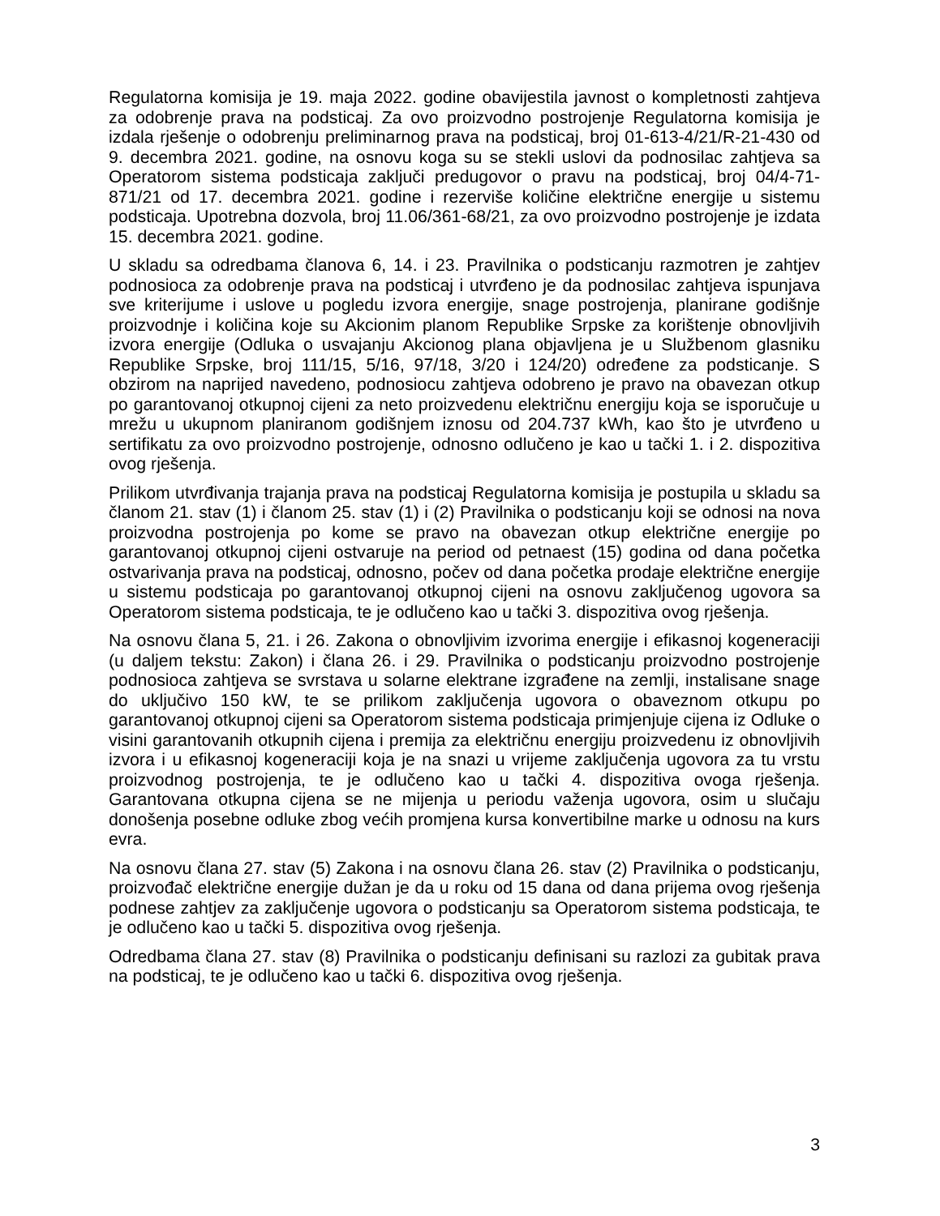Regulatorna komisija je 19. maja 2022. godine obavijestila javnost o kompletnosti zahtjeva za odobrenje prava na podsticaj. Za ovo proizvodno postrojenje Regulatorna komisija je izdala rješenje o odobrenju preliminarnog prava na podsticaj, broj 01-613-4/21/R-21-430 od 9. decembra 2021. godine, na osnovu koga su se stekli uslovi da podnosilac zahtjeva sa Operatorom sistema podsticaja zaključi predugovor o pravu na podsticaj, broj 04/4-71-871/21 od 17. decembra 2021. godine i rezerviše količine električne energije u sistemu podsticaja. Upotrebna dozvola, broj 11.06/361-68/21, za ovo proizvodno postrojenje je izdata 15. decembra 2021. godine.
U skladu sa odredbama članova 6, 14. i 23. Pravilnika o podsticanju razmotren je zahtjev podnosioca za odobrenje prava na podsticaj i utvrđeno je da podnosilac zahtjeva ispunjava sve kriterijume i uslove u pogledu izvora energije, snage postrojenja, planirane godišnje proizvodnje i količina koje su Akcionim planom Republike Srpske za korištenje obnovljivih izvora energije (Odluka o usvajanju Akcionog plana objavljena je u Službenom glasniku Republike Srpske, broj 111/15, 5/16, 97/18, 3/20 i 124/20) određene za podsticanje. S obzirom na naprijed navedeno, podnosiocu zahtjeva odobreno je pravo na obavezan otkup po garantovanoj otkupnoj cijeni za neto proizvedenu električnu energiju koja se isporučuje u mrežu u ukupnom planiranom godišnjem iznosu od 204.737 kWh, kao što je utvrđeno u sertifikatu za ovo proizvodno postrojenje, odnosno odlučeno je kao u tački 1. i 2. dispozitiva ovog rješenja.
Prilikom utvrđivanja trajanja prava na podsticaj Regulatorna komisija je postupila u skladu sa članom 21. stav (1) i članom 25. stav (1) i (2) Pravilnika o podsticanju koji se odnosi na nova proizvodna postrojenja po kome se pravo na obavezan otkup električne energije po garantovanoj otkupnoj cijeni ostvaruje na period od petnaest (15) godina od dana početka ostvarivanja prava na podsticaj, odnosno, počev od dana početka prodaje električne energije u sistemu podsticaja po garantovanoj otkupnoj cijeni na osnovu zaključenog ugovora sa Operatorom sistema podsticaja, te je odlučeno kao u tački 3. dispozitiva ovog rješenja.
Na osnovu člana 5, 21. i 26. Zakona o obnovljivim izvorima energije i efikasnoj kogeneraciji (u daljem tekstu: Zakon) i člana 26. i 29. Pravilnika o podsticanju proizvodno postrojenje podnosioca zahtjeva se svrstava u solarne elektrane izgrađene na zemlji, instalisane snage do uključivo 150 kW, te se prilikom zaključenja ugovora o obaveznom otkupu po garantovanoj otkupnoj cijeni sa Operatorom sistema podsticaja primjenjuje cijena iz Odluke o visini garantovanih otkupnih cijena i premija za električnu energiju proizvedenu iz obnovljivih izvora i u efikasnoj kogeneraciji koja je na snazi u vrijeme zaključenja ugovora za tu vrstu proizvodnog postrojenja, te je odlučeno kao u tački 4. dispozitiva ovoga rješenja. Garantovana otkupna cijena se ne mijenja u periodu važenja ugovora, osim u slučaju donošenja posebne odluke zbog većih promjena kursa konvertibilne marke u odnosu na kurs evra.
Na osnovu člana 27. stav (5) Zakona i na osnovu člana 26. stav (2) Pravilnika o podsticanju, proizvođač električne energije dužan je da u roku od 15 dana od dana prijema ovog rješenja podnese zahtjev za zaključenje ugovora o podsticanju sa Operatorom sistema podsticaja, te je odlučeno kao u tački 5. dispozitiva ovog rješenja.
Odredbama člana 27. stav (8) Pravilnika o podsticanju definisani su razlozi za gubitak prava na podsticaj, te je odlučeno kao u tački 6. dispozitiva ovog rješenja.
3